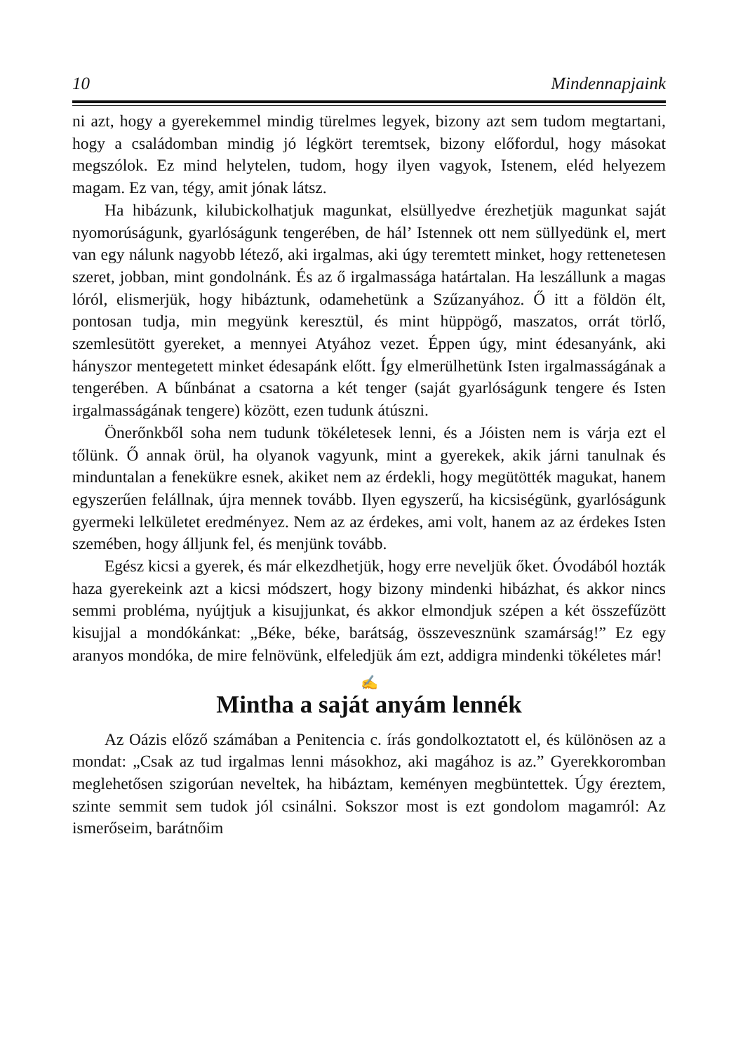10 Mindennapjaink
ni azt, hogy a gyerekemmel mindig türelmes legyek, bizony azt sem tudom megtartani, hogy a családomban mindig jó légkört teremtsek, bizony előfordul, hogy másokat megszólok. Ez mind helytelen, tudom, hogy ilyen vagyok, Istenem, eléd helyezem magam. Ez van, tégy, amit jónak látsz.
Ha hibázunk, kilubickolhatjuk magunkat, elsüllyedve érezhetjük magunkat saját nyomorúságunk, gyarlóságunk tengerében, de hál’ Istennek ott nem süllyedünk el, mert van egy nálunk nagyobb létező, aki irgalmas, aki úgy teremtett minket, hogy rettenetesen szeret, jobban, mint gondolnánk. És az ő irgalmassága határtalan. Ha leszállunk a magas lóról, elismerjük, hogy hibáztunk, odamehetünk a Szűzanyához. Ő itt a földön élt, pontosan tudja, min megyünk keresztül, és mint hüppögő, maszatos, orrát törlő, szemlesütött gyereket, a mennyei Atyához vezet. Éppen úgy, mint édesanyánk, aki hányszor mentegetett minket édesapánk előtt. Így elmerülhetünk Isten irgalmasságának a tengerében. A bűnbánat a csatorna a két tenger (saját gyarlóságunk tengere és Isten irgalmasságának tengere) között, ezen tudunk átúszni.
Önerőnkből soha nem tudunk tökéletesek lenni, és a Jóisten nem is várja ezt el tőlünk. Ő annak örül, ha olyanok vagyunk, mint a gyerekek, akik járni tanulnak és minduntalan a fenekükre esnek, akiket nem az érdekli, hogy megütötték magukat, hanem egyszerűen felállnak, újra mennek tovább. Ilyen egyszerű, ha kicsiségünk, gyarlóságunk gyermeki lelkületet eredményez. Nem az az érdekes, ami volt, hanem az az érdekes Isten szemében, hogy álljunk fel, és menjünk tovább.
Egész kicsi a gyerek, és már elkezdhetjük, hogy erre neveljük őket. Óvodából hozták haza gyerekeink azt a kicsi módszert, hogy bizony mindenki hibázhat, és akkor nincs semmi probléma, nyújtjuk a kisujjunkat, és akkor elmondjuk szépen a két összefűzött kisujjal a mondókánkat: „Béke, béke, barátság, összevesznünk szamárság!” Ez egy aranyos mondóka, de mire felnövünk, elfeledjük ám ezt, addigra mindenki tökéletes már!
✍
Mintha a saját anyám lennék
Az Oázis előző számában a Penitencia c. írás gondolkoztatott el, és különösen az a mondat: „Csak az tud irgalmas lenni másokhoz, aki magához is az.” Gyerekkoromban meglehetősen szigorúan neveltek, ha hibáztam, keményen megbüntettek. Úgy éreztem, szinte semmit sem tudok jól csinálni. Sokszor most is ezt gondolom magamról: Az ismerőseim, barátnőim